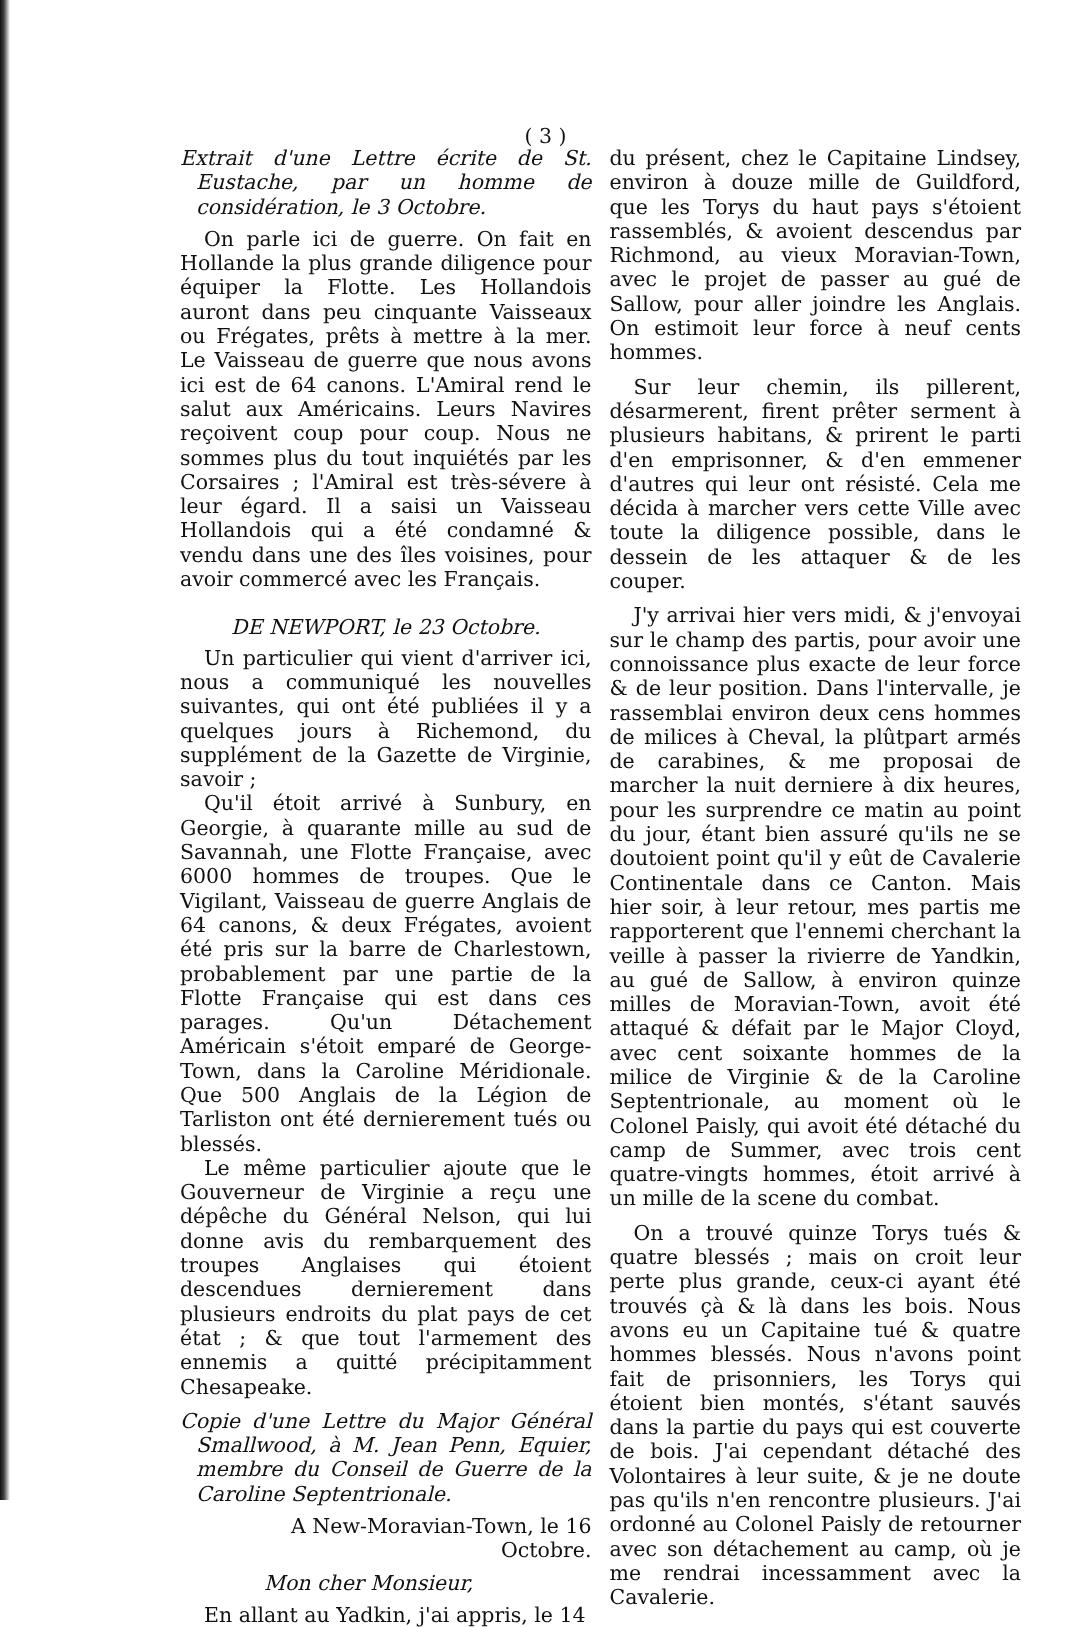( 3 )
Extrait d'une Lettre écrite de St. Eustache, par un homme de considération, le 3 Octobre.
On parle ici de guerre. On fait en Hollande la plus grande diligence pour équiper la Flotte. Les Hollandois auront dans peu cinquante Vaisseaux ou Frégates, prêts à mettre à la mer. Le Vaisseau de guerre que nous avons ici est de 64 canons. L'Amiral rend le salut aux Américains. Leurs Navires reçoivent coup pour coup. Nous ne sommes plus du tout inquiétés par les Corsaires ; l'Amiral est très-sévere à leur égard. Il a saisi un Vaisseau Hollandois qui a été condamné & vendu dans une des îles voisines, pour avoir commercé avec les Français.
DE NEWPORT, le 23 Octobre.
Un particulier qui vient d'arriver ici, nous a communiqué les nouvelles suivantes, qui ont été publiées il y a quelques jours à Richemond, du supplément de la Gazette de Virginie, savoir ;
Qu'il étoit arrivé à Sunbury, en Georgie, à quarante mille au sud de Savannah, une Flotte Française, avec 6000 hommes de troupes. Que le Vigilant, Vaisseau de guerre Anglais de 64 canons, & deux Frégates, avoient été pris sur la barre de Charlestown, probablement par une partie de la Flotte Française qui est dans ces parages. Qu'un Détachement Américain s'étoit emparé de George-Town, dans la Caroline Méridionale. Que 500 Anglais de la Légion de Tarliston ont été dernierement tués ou blessés.
Le même particulier ajoute que le Gouverneur de Virginie a reçu une dépêche du Général Nelson, qui lui donne avis du rembarquement des troupes Anglaises qui étoient descendues dernierement dans plusieurs endroits du plat pays de cet état ; & que tout l'armement des ennemis a quitté précipitamment Chesapeake.
Copie d'une Lettre du Major Général Smallwood, à M. Jean Penn, Equier, membre du Conseil de Guerre de la Caroline Septentrionale.
A New-Moravian-Town, le 16 Octobre.
Mon cher Monsieur,
En allant au Yadkin, j'ai appris, le 14
du présent, chez le Capitaine Lindsey, environ à douze mille de Guildford, que les Torys du haut pays s'étoient rassemblés, & avoient descendus par Richmond, au vieux Moravian-Town, avec le projet de passer au gué de Sallow, pour aller joindre les Anglais. On estimoit leur force à neuf cents hommes.
Sur leur chemin, ils pillerent, désarmerent, firent prêter serment à plusieurs habitans, & prirent le parti d'en emprisonner, & d'en emmener d'autres qui leur ont résisté. Cela me décida à marcher vers cette Ville avec toute la diligence possible, dans le dessein de les attaquer & de les couper.
J'y arrivai hier vers midi, & j'envoyai sur le champ des partis, pour avoir une connoissance plus exacte de leur force & de leur position. Dans l'intervalle, je rassemblai environ deux cens hommes de milices à Cheval, la plûtpart armés de carabines, & me proposai de marcher la nuit derniere à dix heures, pour les surprendre ce matin au point du jour, étant bien assuré qu'ils ne se doutoient point qu'il y eût de Cavalerie Continentale dans ce Canton. Mais hier soir, à leur retour, mes partis me rapporterent que l'ennemi cherchant la veille à passer la rivierre de Yandkin, au gué de Sallow, à environ quinze milles de Moravian-Town, avoit été attaqué & défait par le Major Cloyd, avec cent soixante hommes de la milice de Virginie & de la Caroline Septentrionale, au moment où le Colonel Paisly, qui avoit été détaché du camp de Summer, avec trois cent quatre-vingts hommes, étoit arrivé à un mille de la scene du combat.
On a trouvé quinze Torys tués & quatre blessés ; mais on croit leur perte plus grande, ceux-ci ayant été trouvés çà & là dans les bois. Nous avons eu un Capitaine tué & quatre hommes blessés. Nous n'avons point fait de prisonniers, les Torys qui étoient bien montés, s'étant sauvés dans la partie du pays qui est couverte de bois. J'ai cependant détaché des Volontaires à leur suite, & je ne doute pas qu'ils n'en rencontre plusieurs. J'ai ordonné au Colonel Paisly de retourner avec son détachement au camp, où je me rendrai incessamment avec la Cavalerie.